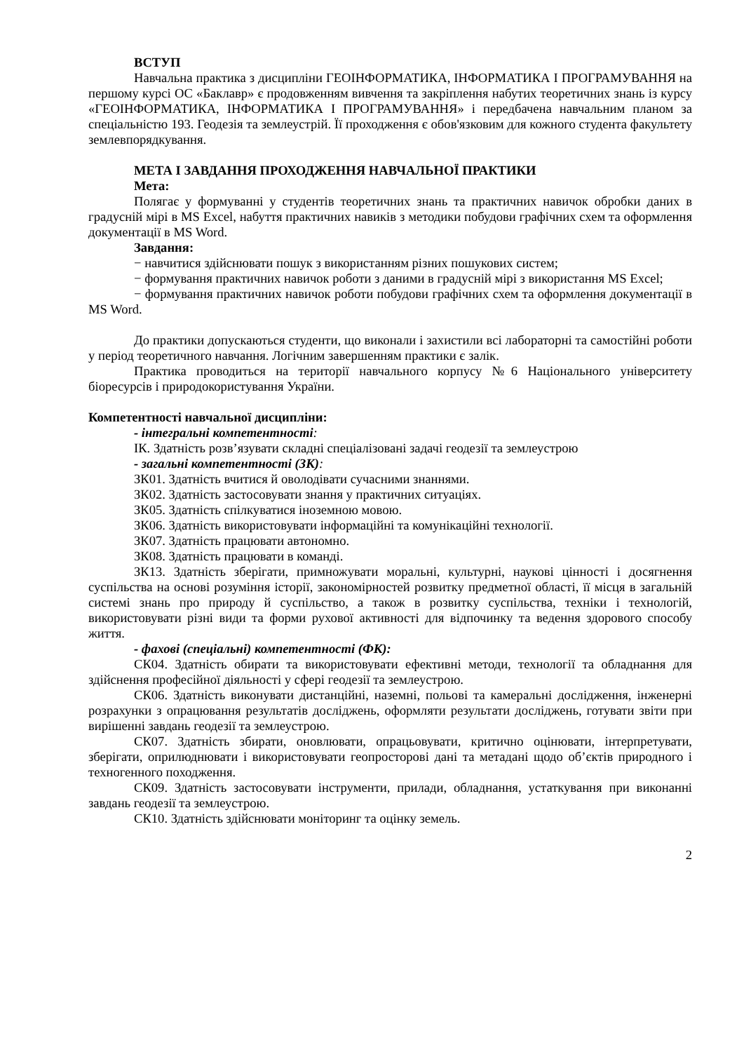ВСТУП
Навчальна практика з дисципліни ГЕОІНФОРМАТИКА, ІНФОРМАТИКА І ПРОГРАМУВАННЯ на першому курсі ОС «Баклавр» є продовженням вивчення та закріплення набутих теоретичних знань із курсу «ГЕОІНФОРМАТИКА, ІНФОРМАТИКА І ПРОГРАМУВАННЯ» і передбачена навчальним планом за спеціальністю 193. Геодезія та землеустрій. Її проходження є обов'язковим для кожного студента факультету землевпорядкування.
МЕТА І ЗАВДАННЯ ПРОХОДЖЕННЯ НАВЧАЛЬНОЇ ПРАКТИКИ
Мета:
Полягає у формуванні у студентів теоретичних знань та практичних навичок обробки даних в градусній мірі в MS Excel, набуття практичних навиків з методики побудови графічних схем та оформлення документації в MS Word.
Завдання:
− навчитися здійснювати пошук з використанням різних пошукових систем;
− формування практичних навичок роботи з даними в градусній мірі з використання MS Excel;
− формування практичних навичок роботи побудови графічних схем та оформлення документації в MS Word.
До практики допускаються студенти, що виконали і захистили всі лабораторні та самостійні роботи у період теоретичного навчання. Логічним завершенням практики є залік.
Практика проводиться на території навчального корпусу №6 Національного університету біоресурсів і природокористування України.
Компетентності навчальної дисципліни:
- інтегральні компетентності:
ІК. Здатність розв’язувати складні спеціалізовані задачі геодезії та землеустрою
- загальні компетентності (ЗК):
ЗК01. Здатність вчитися й оволодівати сучасними знаннями.
ЗК02. Здатність застосовувати знання у практичних ситуаціях.
ЗК05. Здатність спілкуватися іноземною мовою.
ЗК06. Здатність використовувати інформаційні та комунікаційні технології.
ЗК07. Здатність працювати автономно.
ЗК08. Здатність працювати в команді.
ЗК13. Здатність зберігати, примножувати моральні, культурні, наукові цінності і досягнення суспільства на основі розуміння історії, закономірностей розвитку предметної області, її місця в загальній системі знань про природу й суспільство, а також в розвитку суспільства, техніки і технологій, використовувати різні види та форми рухової активності для відпочинку та ведення здорового способу життя.
- фахові (спеціальні) компетентності (ФК):
СК04. Здатність обирати та використовувати ефективні методи, технології та обладнання для здійснення професійної діяльності у сфері геодезії та землеустрою.
СК06. Здатність виконувати дистанційні, наземні, польові та камеральні дослідження, інженерні розрахунки з опрацювання результатів досліджень, оформляти результати досліджень, готувати звіти при вирішенні завдань геодезії та землеустрою.
СК07. Здатність збирати, оновлювати, опрацьовувати, критично оцінювати, інтерпретувати, зберігати, оприлюднювати і використовувати геопросторові дані та метадані щодо об’єктів природного і техногенного походження.
СК09. Здатність застосовувати інструменти, прилади, обладнання, устаткування при виконанні завдань геодезії та землеустрою.
СК10. Здатність здійснювати моніторинг та оцінку земель.
2